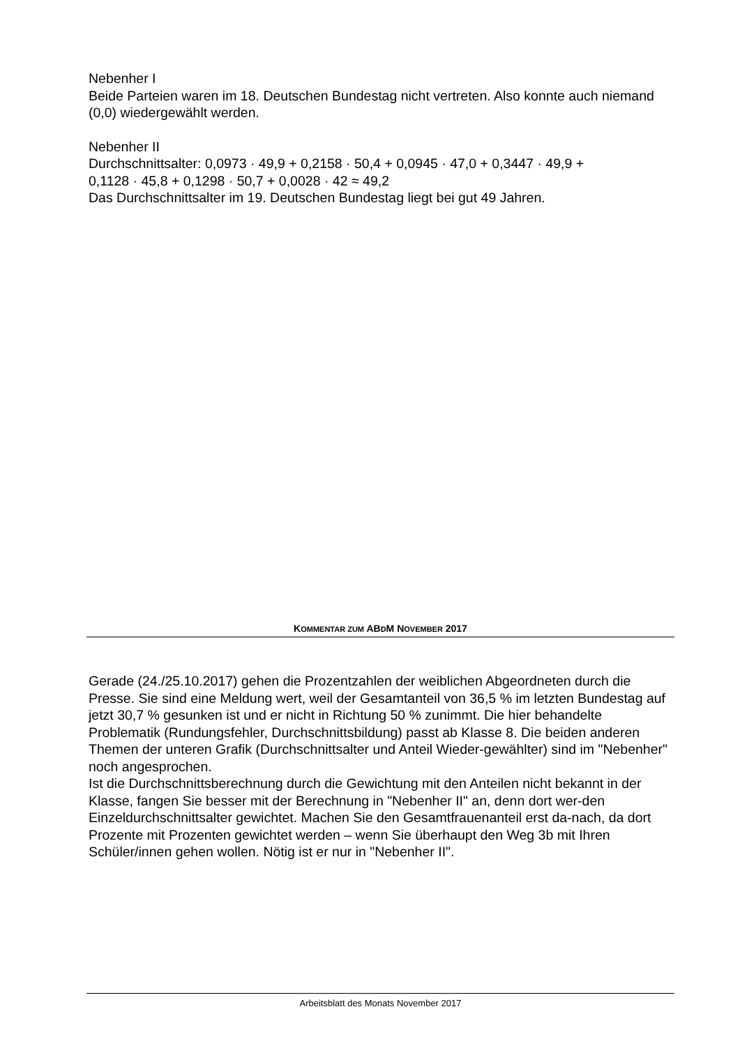Nebenher I
Beide Parteien waren im 18. Deutschen Bundestag nicht vertreten. Also konnte auch niemand (0,0) wiedergewählt werden.
Nebenher II
Durchschnittsalter: 0,0973 · 49,9 + 0,2158 · 50,4 + 0,0945 · 47,0 + 0,3447 · 49,9 +
0,1128 · 45,8 + 0,1298 · 50,7 + 0,0028 · 42 ≈ 49,2
Das Durchschnittsalter im 19. Deutschen Bundestag liegt bei gut 49 Jahren.
KOMMENTAR ZUM ABDM NOVEMBER 2017
Gerade (24./25.10.2017) gehen die Prozentzahlen der weiblichen Abgeordneten durch die Presse. Sie sind eine Meldung wert, weil der Gesamtanteil von 36,5 % im letzten Bundestag auf jetzt 30,7 % gesunken ist und er nicht in Richtung 50 % zunimmt. Die hier behandelte Problematik (Rundungsfehler, Durchschnittsbildung) passt ab Klasse 8. Die beiden anderen Themen der unteren Grafik (Durchschnittsalter und Anteil Wieder-gewählter) sind im "Nebenher" noch angesprochen.
Ist die Durchschnittsberechnung durch die Gewichtung mit den Anteilen nicht bekannt in der Klasse, fangen Sie besser mit der Berechnung in "Nebenher II" an, denn dort wer-den Einzeldurchschnittsalter gewichtet. Machen Sie den Gesamtfrauenanteil erst da-nach, da dort Prozente mit Prozenten gewichtet werden – wenn Sie überhaupt den Weg 3b mit Ihren Schüler/innen gehen wollen. Nötig ist er nur in "Nebenher II".
Arbeitsblatt des Monats November 2017